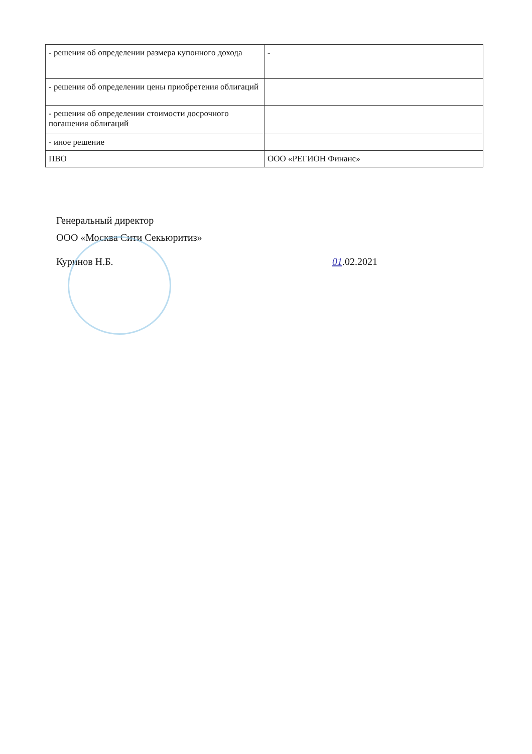| - решения об определении размера купонного дохода | - |
| - решения об определении цены приобретения облигаций | |
| - решения об определении стоимости досрочного погашения облигаций | |
| - иное решение | |
| ПВО | ООО «РЕГИОН Финанс» |
Генеральный директор
ООО «Москва Сити Секьюритиз»
Куринов Н.Б. 01.02.2021